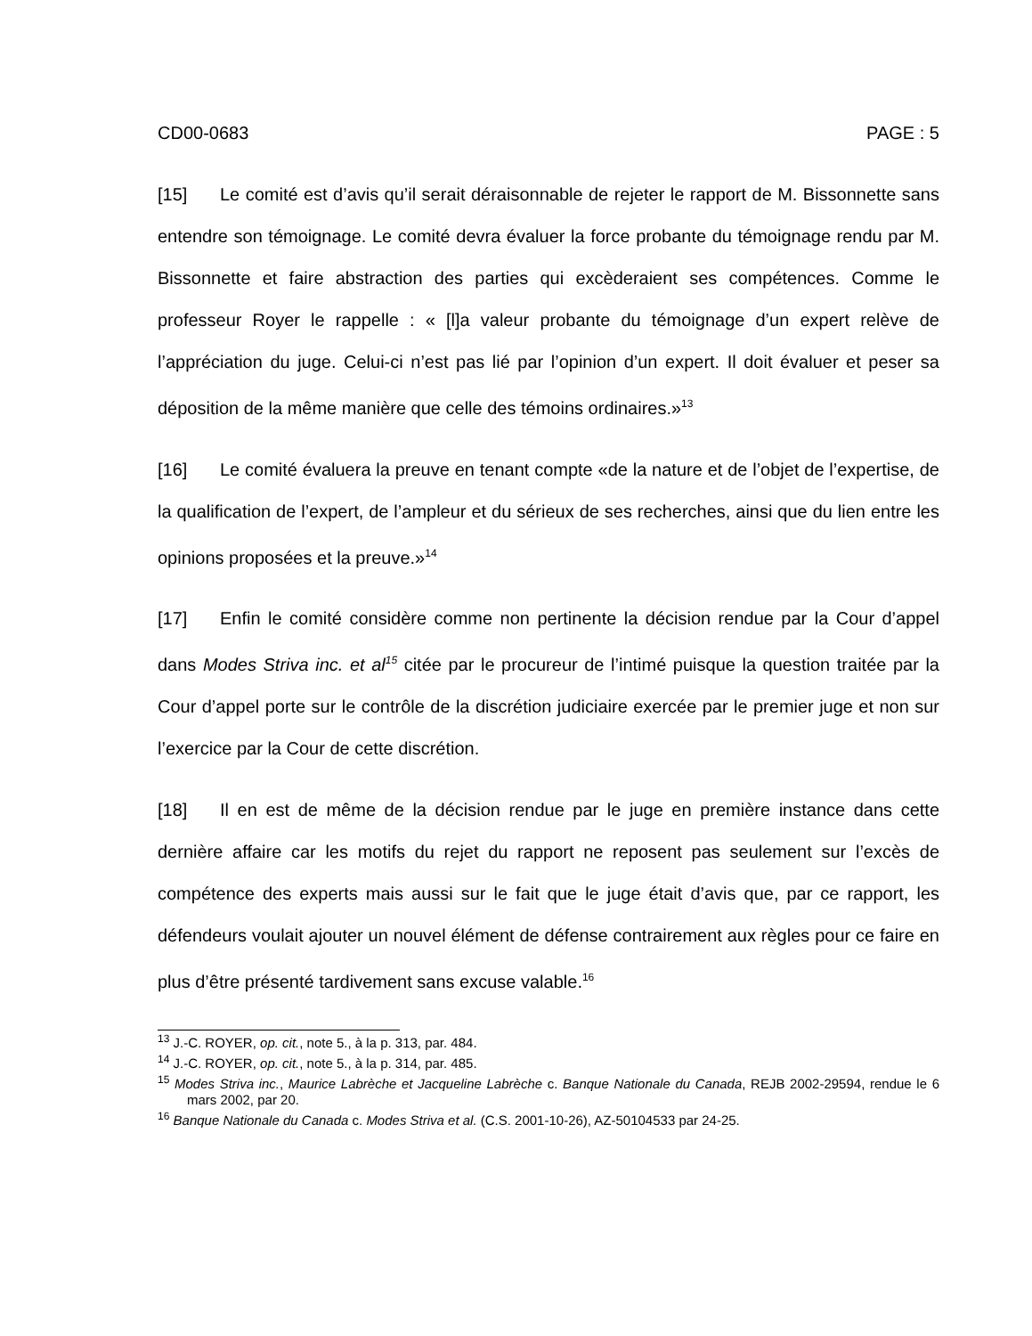CD00-0683 PAGE : 5
[15] Le comité est d’avis qu’il serait déraisonnable de rejeter le rapport de M. Bissonnette sans entendre son témoignage. Le comité devra évaluer la force probante du témoignage rendu par M. Bissonnette et faire abstraction des parties qui excèderaient ses compétences. Comme le professeur Royer le rappelle : « [l]a valeur probante du témoignage d’un expert relève de l’appréciation du juge. Celui-ci n’est pas lié par l’opinion d’un expert. Il doit évaluer et peser sa déposition de la même manière que celle des témoins ordinaires.»<sup>13</sup>
[16] Le comité évaluera la preuve en tenant compte «de la nature et de l’objet de l’expertise, de la qualification de l’expert, de l’ampleur et du sérieux de ses recherches, ainsi que du lien entre les opinions proposées et la preuve.»<sup>14</sup>
[17] Enfin le comité considère comme non pertinente la décision rendue par la Cour d’appel dans Modes Striva inc. et al<sup>15</sup> citée par le procureur de l’intimé puisque la question traitée par la Cour d’appel porte sur le contrôle de la discrétion judiciaire exercée par le premier juge et non sur l’exercice par la Cour de cette discrétion.
[18] Il en est de même de la décision rendue par le juge en première instance dans cette dernière affaire car les motifs du rejet du rapport ne reposent pas seulement sur l’excès de compétence des experts mais aussi sur le fait que le juge était d’avis que, par ce rapport, les défendeurs voulait ajouter un nouvel élément de défense contrairement aux règles pour ce faire en plus d’être présenté tardivement sans excuse valable.<sup>16</sup>
<sup>13</sup> J.-C. ROYER, op. cit., note 5., à la p. 313, par. 484.
<sup>14</sup> J.-C. ROYER, op. cit., note 5., à la p. 314, par. 485.
<sup>15</sup> Modes Striva inc., Maurice Labrèche et Jacqueline Labrèche c. Banque Nationale du Canada, REJB 2002-29594, rendue le 6 mars 2002, par 20.
<sup>16</sup> Banque Nationale du Canada c. Modes Striva et al. (C.S. 2001-10-26), AZ-50104533 par 24-25.